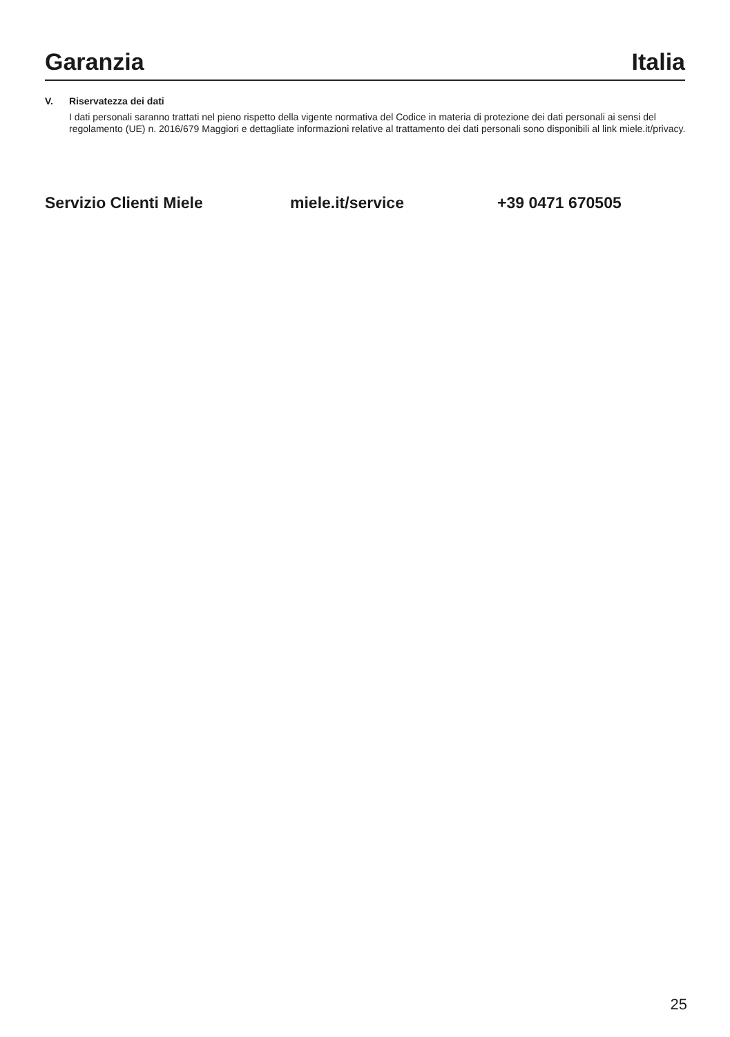Garanzia Italia
V. Riservatezza dei dati
I dati personali saranno trattati nel pieno rispetto della vigente normativa del Codice in materia di protezione dei dati personali ai sensi del regolamento (UE) n. 2016/679 Maggiori e dettagliate informazioni relative al trattamento dei dati personali sono disponibili al link miele.it/privacy.
Servizio Clienti Miele miele.it/service +39 0471 670505
25